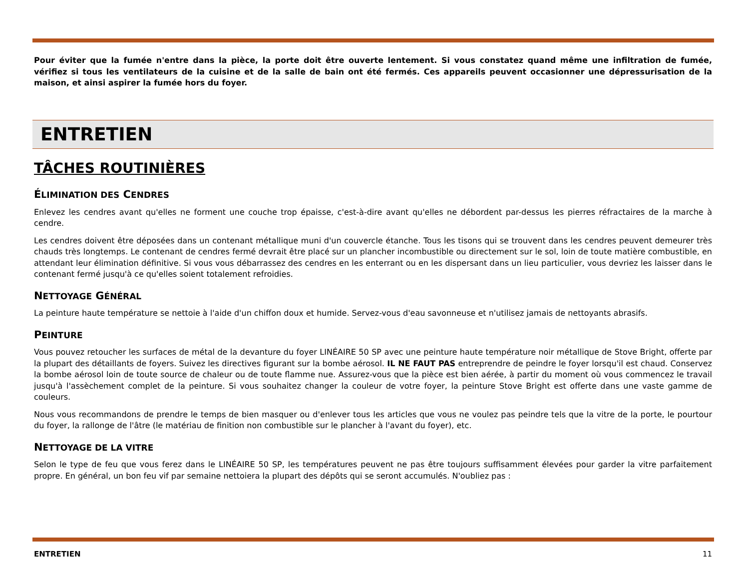Pour éviter que la fumée n'entre dans la pièce, la porte doit être ouverte lentement. Si vous constatez quand même une infiltration de fumée, vérifiez si tous les ventilateurs de la cuisine et de la salle de bain ont été fermés. Ces appareils peuvent occasionner une dépressurisation de la maison, et ainsi aspirer la fumée hors du foyer.
ENTRETIEN
TÂCHES ROUTINIÈRES
ÉLIMINATION DES CENDRES
Enlevez les cendres avant qu'elles ne forment une couche trop épaisse, c'est-à-dire avant qu'elles ne débordent par-dessus les pierres réfractaires de la marche à cendre.
Les cendres doivent être déposées dans un contenant métallique muni d'un couvercle étanche. Tous les tisons qui se trouvent dans les cendres peuvent demeurer très chauds très longtemps. Le contenant de cendres fermé devrait être placé sur un plancher incombustible ou directement sur le sol, loin de toute matière combustible, en attendant leur élimination définitive. Si vous vous débarrassez des cendres en les enterrant ou en les dispersant dans un lieu particulier, vous devriez les laisser dans le contenant fermé jusqu'à ce qu'elles soient totalement refroidies.
NETTOYAGE GÉNÉRAL
La peinture haute température se nettoie à l'aide d'un chiffon doux et humide. Servez-vous d'eau savonneuse et n'utilisez jamais de nettoyants abrasifs.
PEINTURE
Vous pouvez retoucher les surfaces de métal de la devanture du foyer LINÉAIRE 50 SP avec une peinture haute température noir métallique de Stove Bright, offerte par la plupart des détaillants de foyers. Suivez les directives figurant sur la bombe aérosol. IL NE FAUT PAS entreprendre de peindre le foyer lorsqu'il est chaud. Conservez la bombe aérosol loin de toute source de chaleur ou de toute flamme nue. Assurez-vous que la pièce est bien aérée, à partir du moment où vous commencez le travail jusqu'à l'assèchement complet de la peinture. Si vous souhaitez changer la couleur de votre foyer, la peinture Stove Bright est offerte dans une vaste gamme de couleurs.
Nous vous recommandons de prendre le temps de bien masquer ou d'enlever tous les articles que vous ne voulez pas peindre tels que la vitre de la porte, le pourtour du foyer, la rallonge de l'âtre (le matériau de finition non combustible sur le plancher à l'avant du foyer), etc.
NETTOYAGE DE LA VITRE
Selon le type de feu que vous ferez dans le LINÉAIRE 50 SP, les températures peuvent ne pas être toujours suffisamment élevées pour garder la vitre parfaitement propre. En général, un bon feu vif par semaine nettoiera la plupart des dépôts qui se seront accumulés. N'oubliez pas :
ENTRETIEN 11